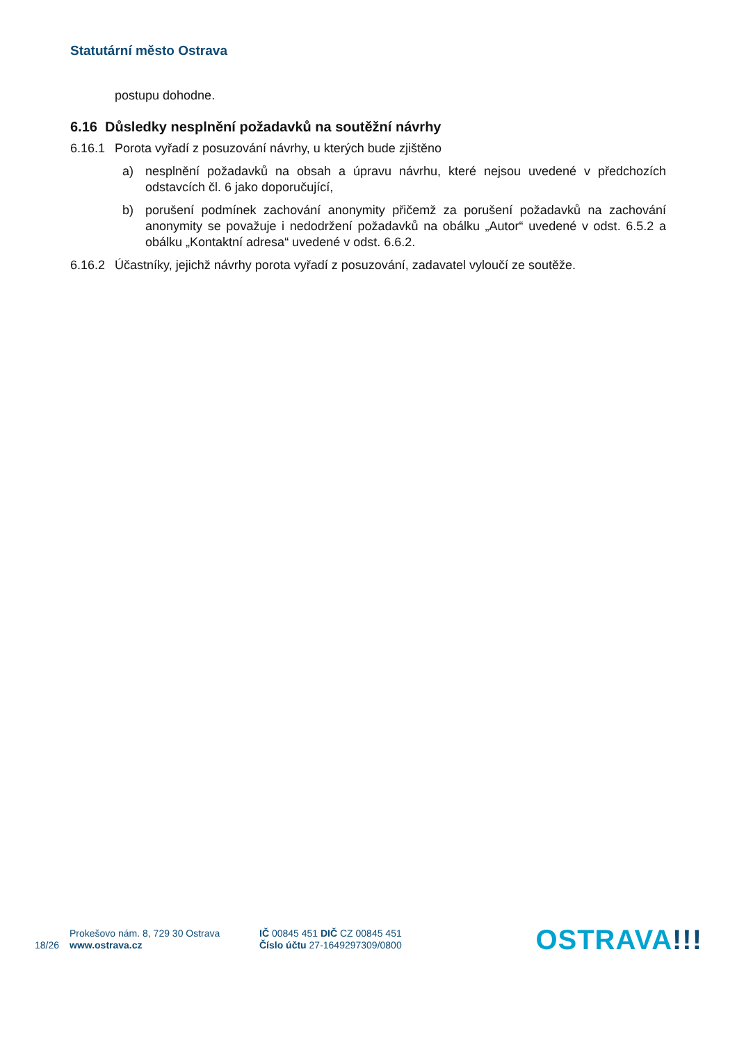Statutární město Ostrava
postupu dohodne.
6.16 Důsledky nesplnění požadavků na soutěžní návrhy
6.16.1 Porota vyřadí z posuzování návrhy, u kterých bude zjištěno
a) nesplnění požadavků na obsah a úpravu návrhu, které nejsou uvedené v předchozích odstavcích čl. 6 jako doporučující,
b) porušení podmínek zachování anonymity přičemž za porušení požadavků na zachování anonymity se považuje i nedodržení požadavků na obálku „Autor“ uvedené v odst. 6.5.2 a obálku „Kontaktní adresa“ uvedené v odst. 6.6.2.
6.16.2 Účastníky, jejichž návrhy porota vyřadí z posuzování, zadavatel vyloučí ze soutěže.
18/26
Prokešovo nám. 8, 729 30 Ostrava
www.ostrava.cz
IČ 00845 451 DIČ CZ 00845 451
Číslo účtu 27-1649297309/0800
OSTRAVA!!!